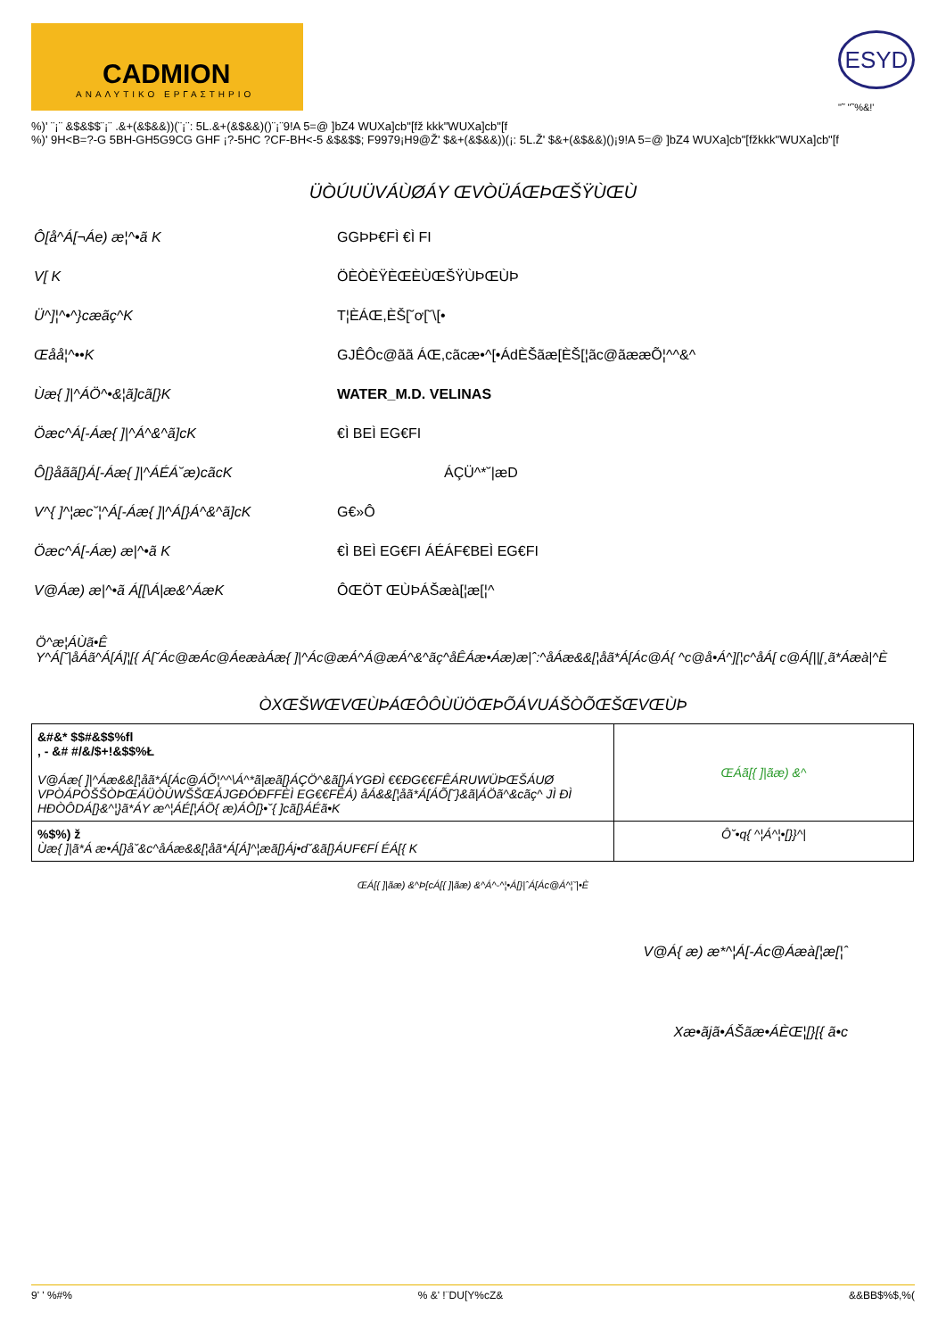CADMION
ΑΝΑΛΥΤΙΚΟ ΕΡΓΑΣΤΗΡΙΟ
ESYD
"˜ "˜%&!'
%)' ¨¡¨ &$&$$¨¡¨ .&+(&$&&))(¨¡¨: 5L.&+(&$&&)()¨¡¨9!A 5=@ ]bZ4 WUXa]cb"[fž kkk"WUXa]cb"[f
%)' 9H<B=?-G 5BH-GH5G9CG GHF ¡?-5HC ?CF-BH<-5 &$&$$; F9979¡H9@Ž' $&+(&$&&))(¡: 5L.Ž' $&+(&$&&)()¡9!A 5=@ ]bZ4 WUXa]cb"[fžkkk"WUXa]cb"[f
ÜÒÚUÜVÁÙØÁY ŒVÒÜÁŒÞŒŠŸÙŒÙ
Ô[å^Á[¬Áe) æ¦^•ã K
GGÞÞ€FÌ €Ì FI
V[ K
ÖÈÒÈŸÈŒÈÙŒŠŸÙÞŒÙÞ
Ü^]¦^•^}cæãç^K
T¦ÈÁŒ,ÈŠ[˘ơ[˘\[•
Œåå¦^••K
GJÊÔc@ãã ÁŒ,cãcæ•^[•ÁdÈŠãæ[ÈŠ[¦ãc@ãææÕ¦^^&^
Ùæ{ ]|^ÁÖ^•&¦ã]cã[}K
WATER_M.D. VELINAS
Öæc^Á[-Áæ{ ]|^Á^&^ã]cK
€Ì BEÌ EG€FI
Ô[}åãã[}Á[-Áæ{ ]|^ÁÉÁ˘æ)cãcK
ÁÇÜ^*˘|æD
V^{ ]^¦æc˘¦^Á[-Áæ{ ]|^Á[}Á^&^ã]cK
G€»Ô
Öæc^Á[-Áæ) æ|^•ã K
€Ì BEÌ EG€FI ÁÉÁF€BEÌ EG€FI
V@Áæ) æ|^•ã Á[[\Á|æ&^ÁæK
ÔŒÖT ŒÙÞÁŠæà[¦æ[¦^
Ö^æ¦ÁÙã•Ê
Y^Á[˘|åÁã^Á[Á]¦[{ Á[˘Ác@æÁc@ÁeæàÁæ{ ]|^Ác@æÁ^Á@æÁ^&^ãç^åÊÁæ•Áæ)æ|ˆ:^åÁæ&&[¦åã*Á[Ác@Á{ ^c@å•Á^][¦c^åÁ[ c@Á[||[¸ã*Áæà|^È
ÒXŒŠWŒVŒÙÞÁŒÔÔÙÜÖŒÞÕÁVUÁŠÒÕŒŠŒVŒÙÞ
| &#&* $$#&$$%fl , - &# #/&/$+!&$$%Ł V@Áæ{ ]/^Áæ&&[¦åã*Á[Ác@ÁÕ¦^^\Á^*ã/æã[}ÁÇÖ^&ã[}ÁYGÐÌ €€ÐG€€FÊÁRUWÜÞŒŠÁUØ VPÒÁPÒŠŠÒÞŒÁÜÒÚWŠŠŒÁJGÐÓÐFFÈÌ EG€€FÊÁ) åÁ&&[¦åã*Á[ÁÕ[˘}&ã/ÁÖã^&cãç^ JÌ ÐÌ HÐÒÔDÁ[}&^¦}ã*ÁY æ^¦ÁÉ[¦ÁÖ{ æ)ÁÔ[}•˘{ ]cã[}ÁÉã•K | ŒÁã[{ ]/ãæ) &^ |
| %$%) ž Ùæ{ ]/ã*Á æ•Á[}å˘&c^åÁæ&&[¦åã*Á[Á]^¦æã[}Áj•d˘&ã[}ÁUF€FÍ ÉÁ[{ K | Ô˘•q{ ^¦Á^¦•[}}^/ |
ŒÁ[{ ]|ãæ) &^Þ[cÁ[{ ]|ãæ) &^Á^-^¦•Á[}|ˆÁ[Ác@Á^¦˘|•È
V@Á{ æ) æ*^¦Á[-Ác@Áæà[¦æ[¦ˆ
Xæ•ãjã•ÁŠãæ•ÁÈŒ¦[}[{ ã•c
9' ' %#%% &' !¨DU[Y%cZ& &&BB$%$,%(